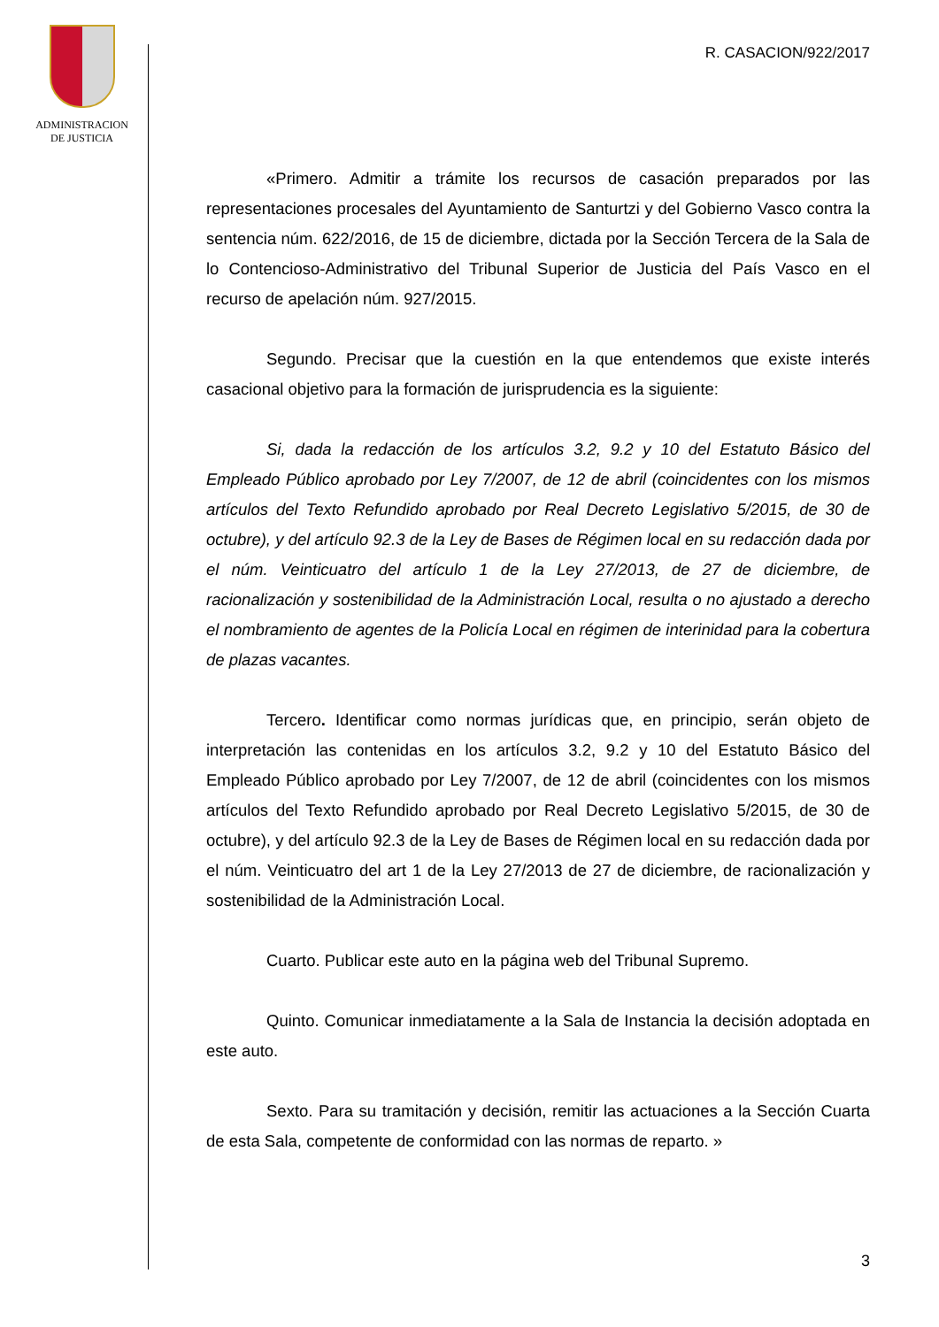ADMINISTRACION
DE JUSTICIA
R. CASACION/922/2017
«Primero. Admitir a trámite los recursos de casación preparados por las representaciones procesales del Ayuntamiento de Santurtzi y del Gobierno Vasco contra la sentencia núm. 622/2016, de 15 de diciembre, dictada por la Sección Tercera de la Sala de lo Contencioso-Administrativo del Tribunal Superior de Justicia del País Vasco en el recurso de apelación núm. 927/2015.
Segundo. Precisar que la cuestión en la que entendemos que existe interés casacional objetivo para la formación de jurisprudencia es la siguiente:
Si, dada la redacción de los artículos 3.2, 9.2 y 10 del Estatuto Básico del Empleado Público aprobado por Ley 7/2007, de 12 de abril (coincidentes con los mismos artículos del Texto Refundido aprobado por Real Decreto Legislativo 5/2015, de 30 de octubre), y del artículo 92.3 de la Ley de Bases de Régimen local en su redacción dada por el núm. Veinticuatro del artículo 1 de la Ley 27/2013, de 27 de diciembre, de racionalización y sostenibilidad de la Administración Local, resulta o no ajustado a derecho el nombramiento de agentes de la Policía Local en régimen de interinidad para la cobertura de plazas vacantes.
Tercero. Identificar como normas jurídicas que, en principio, serán objeto de interpretación las contenidas en los artículos 3.2, 9.2 y 10 del Estatuto Básico del Empleado Público aprobado por Ley 7/2007, de 12 de abril (coincidentes con los mismos artículos del Texto Refundido aprobado por Real Decreto Legislativo 5/2015, de 30 de octubre), y del artículo 92.3 de la Ley de Bases de Régimen local en su redacción dada por el núm. Veinticuatro del art 1 de la Ley 27/2013 de 27 de diciembre, de racionalización y sostenibilidad de la Administración Local.
Cuarto. Publicar este auto en la página web del Tribunal Supremo.
Quinto. Comunicar inmediatamente a la Sala de Instancia la decisión adoptada en este auto.
Sexto. Para su tramitación y decisión, remitir las actuaciones a la Sección Cuarta de esta Sala, competente de conformidad con las normas de reparto. »
3